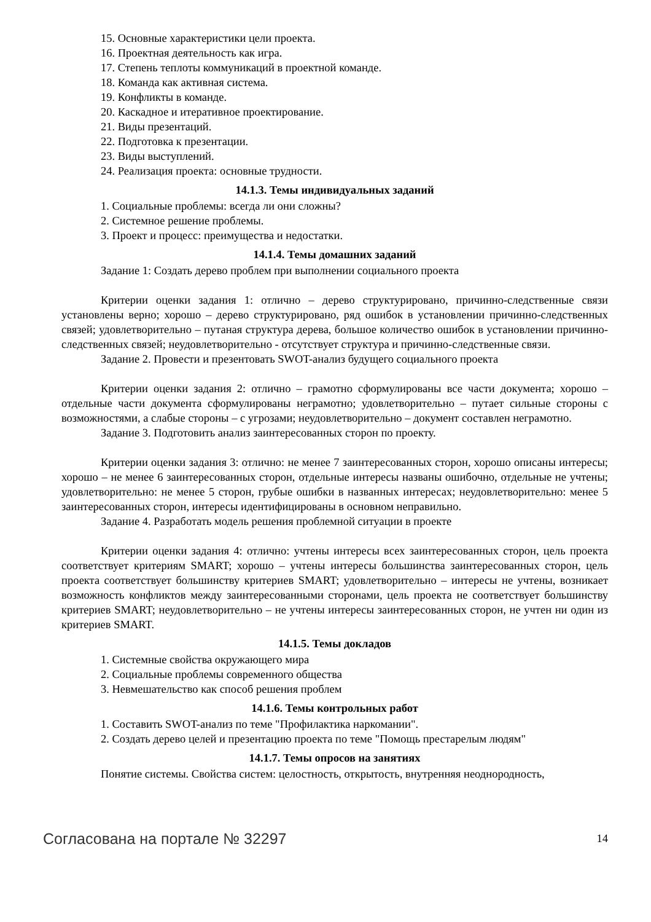15. Основные характеристики цели проекта.
16. Проектная деятельность как игра.
17. Степень теплоты коммуникаций в проектной команде.
18. Команда как активная система.
19. Конфликты в команде.
20. Каскадное и итеративное проектирование.
21. Виды презентаций.
22. Подготовка к презентации.
23. Виды выступлений.
24. Реализация проекта: основные трудности.
14.1.3. Темы индивидуальных заданий
1. Социальные проблемы: всегда ли они сложны?
2. Системное решение проблемы.
3. Проект и процесс: преимущества и недостатки.
14.1.4. Темы домашних заданий
Задание 1: Создать дерево проблем при выполнении социального проекта
Критерии оценки задания 1: отлично – дерево структурировано, причинно-следственные связи установлены верно; хорошо – дерево структурировано, ряд ошибок в установлении причинно-следственных связей; удовлетворительно – путаная структура дерева, большое количество ошибок в установлении причинно-следственных связей; неудовлетворительно - отсутствует структура и причинно-следственные связи.
Задание 2. Провести и презентовать SWOT-анализ будущего социального проекта
Критерии оценки задания 2: отлично – грамотно сформулированы все части документа; хорошо – отдельные части документа сформулированы неграмотно; удовлетворительно – путает сильные стороны с возможностями, а слабые стороны – с угрозами; неудовлетворительно – документ составлен неграмотно.
Задание 3. Подготовить анализ заинтересованных сторон по проекту.
Критерии оценки задания 3: отлично: не менее 7 заинтересованных сторон, хорошо описаны интересы; хорошо – не менее 6 заинтересованных сторон, отдельные интересы названы ошибочно, отдельные не учтены; удовлетворительно: не менее 5 сторон, грубые ошибки в названных интересах; неудовлетворительно: менее 5 заинтересованных сторон, интересы идентифицированы в основном неправильно.
Задание 4. Разработать модель решения проблемной ситуации в проекте
Критерии оценки задания 4: отлично: учтены интересы всех заинтересованных сторон, цель проекта соответствует критериям SMART; хорошо – учтены интересы большинства заинтересованных сторон, цель проекта соответствует большинству критериев SMART; удовлетворительно – интересы не учтены, возникает возможность конфликтов между заинтересованными сторонами, цель проекта не соответствует большинству критериев SMART; неудовлетворительно – не учтены интересы заинтересованных сторон, не учтен ни один из критериев SMART.
14.1.5. Темы докладов
1. Системные свойства окружающего мира
2. Социальные проблемы современного общества
3. Невмешательство как способ решения проблем
14.1.6. Темы контрольных работ
1. Составить SWOT-анализ по теме "Профилактика наркомании".
2. Создать дерево целей и презентацию проекта по теме "Помощь престарелым людям"
14.1.7. Темы опросов на занятиях
Понятие системы. Свойства систем: целостность, открытость, внутренняя неоднородность,
Согласована на портале № 32297 14